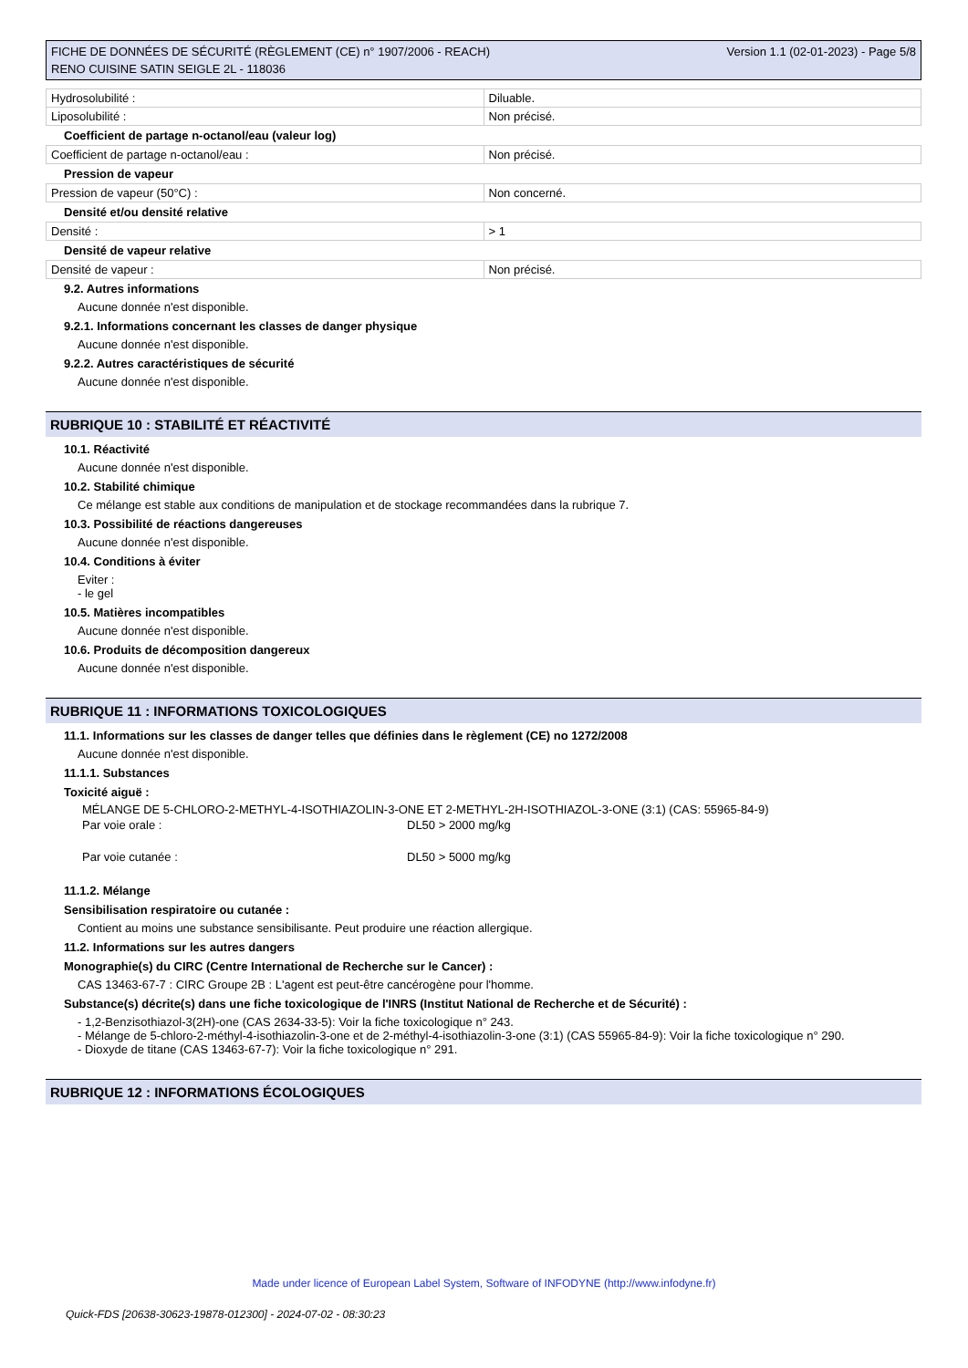FICHE DE DONNÉES DE SÉCURITÉ (RÈGLEMENT (CE) n° 1907/2006 - REACH)
RENO CUISINE SATIN SEIGLE 2L - 118036
Version 1.1 (02-01-2023) - Page 5/8
| Hydrosolubilité : | Diluable. |
| Liposolubilité : | Non précisé. |
Coefficient de partage n-octanol/eau (valeur log)
| Coefficient de partage n-octanol/eau : | Non précisé. |
Pression de vapeur
| Pression de vapeur (50°C) : | Non concerné. |
Densité et/ou densité relative
| Densité : | > 1 |
Densité de vapeur relative
| Densité de vapeur : | Non précisé. |
9.2. Autres informations
Aucune donnée n'est disponible.
9.2.1. Informations concernant les classes de danger physique
Aucune donnée n'est disponible.
9.2.2. Autres caractéristiques de sécurité
Aucune donnée n'est disponible.
RUBRIQUE 10 : STABILITÉ ET RÉACTIVITÉ
10.1. Réactivité
Aucune donnée n'est disponible.
10.2. Stabilité chimique
Ce mélange est stable aux conditions de manipulation et de stockage recommandées dans la rubrique 7.
10.3. Possibilité de réactions dangereuses
Aucune donnée n'est disponible.
10.4. Conditions à éviter
Eviter :
- le gel
10.5. Matières incompatibles
Aucune donnée n'est disponible.
10.6. Produits de décomposition dangereux
Aucune donnée n'est disponible.
RUBRIQUE 11 : INFORMATIONS TOXICOLOGIQUES
11.1. Informations sur les classes de danger telles que définies dans le règlement (CE) no 1272/2008
Aucune donnée n'est disponible.
11.1.1. Substances
Toxicité aiguë :
MÉLANGE DE 5-CHLORO-2-METHYL-4-ISOTHIAZOLIN-3-ONE ET 2-METHYL-2H-ISOTHIAZOL-3-ONE (3:1) (CAS: 55965-84-9)
Par voie orale : DL50 > 2000 mg/kg
Par voie cutanée : DL50 > 5000 mg/kg
11.1.2. Mélange
Sensibilisation respiratoire ou cutanée :
Contient au moins une substance sensibilisante. Peut produire une réaction allergique.
11.2. Informations sur les autres dangers
Monographie(s) du CIRC (Centre International de Recherche sur le Cancer) :
CAS 13463-67-7 : CIRC Groupe 2B : L'agent est peut-être cancérogène pour l'homme.
Substance(s) décrite(s) dans une fiche toxicologique de l'INRS (Institut National de Recherche et de Sécurité) :
- 1,2-Benzisothiazol-3(2H)-one (CAS 2634-33-5): Voir la fiche toxicologique n° 243.
- Mélange de 5-chloro-2-méthyl-4-isothiazolin-3-one et de 2-méthyl-4-isothiazolin-3-one (3:1) (CAS 55965-84-9): Voir la fiche toxicologique n° 290.
- Dioxyde de titane (CAS 13463-67-7): Voir la fiche toxicologique n° 291.
RUBRIQUE 12 : INFORMATIONS ÉCOLOGIQUES
Made under licence of European Label System, Software of INFODYNE (http://www.infodyne.fr)
Quick-FDS [20638-30623-19878-012300] - 2024-07-02 - 08:30:23